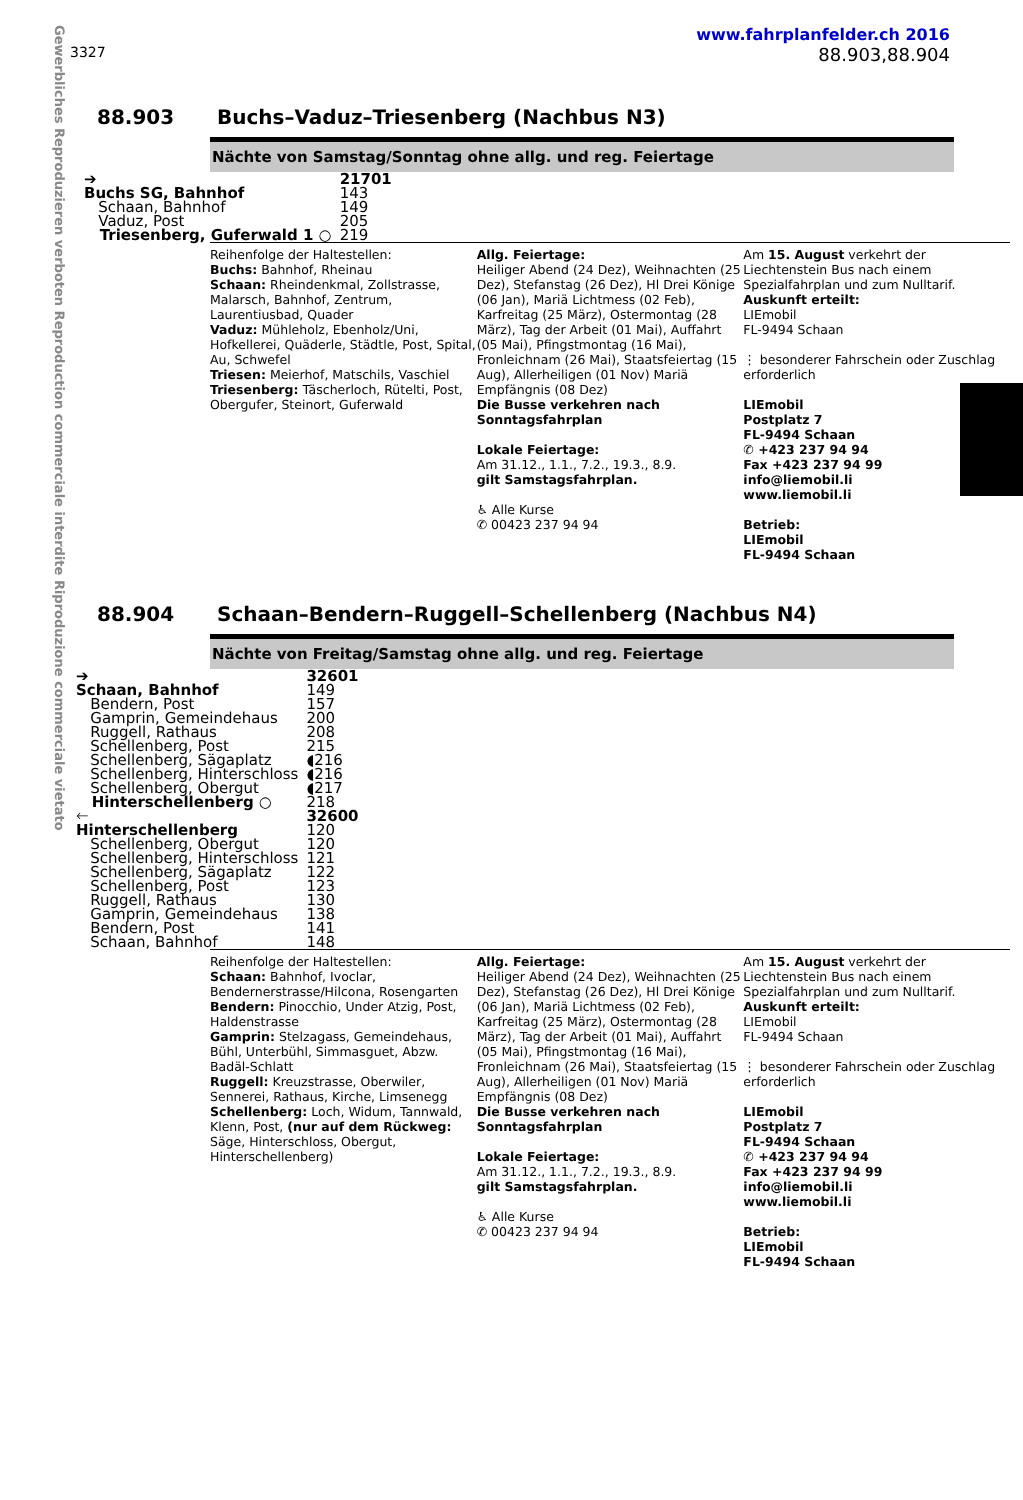Gewerbliches Reproduzieren verboten Reproduction commerciale interdite Riproduzione commerciale vietato
www.fahrplanfelder.ch 2016
3327 88.903,88.904
88.903 Buchs–Vaduz–Triesenberg (Nachbus N3)
Nächte von Samstag/Sonntag ohne allg. und reg. Feiertage
| ➔ | 21701 |
| Buchs SG, Bahnhof | 143 |
| Schaan, Bahnhof | 149 |
| Vaduz, Post | 205 |
| Triesenberg, Guferwald 1 ○ | 219 |
Reihenfolge der Haltestellen:
Buchs: Bahnhof, Rheinau
Schaan: Rheindenkmal, Zollstrasse, Malarsch, Bahnhof, Zentrum, Laurentiusbad, Quader
Vaduz: Mühleholz, Ebenholz/Uni, Hofkellerei, Quäderle, Städtle, Post, Spital, Au, Schwefel
Triesen: Meierhof, Matschils, Vaschiel
Triesenberg: Täscherloch, Rütelti, Post, Obergufer, Steinort, Guferwald
Allg. Feiertage:
Heiliger Abend (24 Dez), Weihnachten (25 Dez), Stefanstag (26 Dez), Hl Drei Könige (06 Jan), Mariä Lichtmess (02 Feb), Karfreitag (25 März), Ostermontag (28 März), Tag der Arbeit (01 Mai), Auffahrt (05 Mai), Pfingstmontag (16 Mai), Fronleichnam (26 Mai), Staatsfeiertag (15 Aug), Allerheiligen (01 Nov) Mariä Empfängnis (08 Dez)
Die Busse verkehren nach Sonntagsfahrplan
Lokale Feiertage:
Am 31.12., 1.1., 7.2., 19.3., 8.9.
gilt Samstagsfahrplan.
♿ Alle Kurse
✆ 00423 237 94 94
Am 15. August verkehrt der Liechtenstein Bus nach einem Spezialfahrplan und zum Nulltarif.
Auskunft erteilt:
LIEmobil
FL-9494 Schaan
⋮ besonderer Fahrschein oder Zuschlag erforderlich
LIEmobil
Postplatz 7
FL-9494 Schaan
✆ +423 237 94 94
Fax +423 237 94 99
info@liemobil.li
www.liemobil.li
Betrieb:
LIEmobil
FL-9494 Schaan
88.904 Schaan–Bendern–Ruggell–Schellenberg (Nachbus N4)
Nächte von Freitag/Samstag ohne allg. und reg. Feiertage
| ➔ | 32601 |
| Schaan, Bahnhof | 149 |
| Bendern, Post | 157 |
| Gamprin, Gemeindehaus | 200 |
| Ruggell, Rathaus | 208 |
| Schellenberg, Post | 215 |
| Schellenberg, Sägaplatz | ◖216 |
| Schellenberg, Hinterschloss | ◖216 |
| Schellenberg, Obergut | ◖217 |
| Hinterschellenberg ○ | 218 |
| 🡐 | 32600 |
| Hinterschellenberg | 120 |
| Schellenberg, Obergut | 120 |
| Schellenberg, Hinterschloss | 121 |
| Schellenberg, Sägaplatz | 122 |
| Schellenberg, Post | 123 |
| Ruggell, Rathaus | 130 |
| Gamprin, Gemeindehaus | 138 |
| Bendern, Post | 141 |
| Schaan, Bahnhof | 148 |
Reihenfolge der Haltestellen:
Schaan: Bahnhof, Ivoclar, Bendernerstrasse/Hilcona, Rosengarten
Bendern: Pinocchio, Under Atzig, Post, Haldenstrasse
Gamprin: Stelzagass, Gemeindehaus, Bühl, Unterbühl, Simmasguet, Abzw. Badäl-Schlatt
Ruggell: Kreuzstrasse, Oberwiler, Sennerei, Rathaus, Kirche, Limsenegg
Schellenberg: Loch, Widum, Tannwald, Klenn, Post, (nur auf dem Rückweg: Säge, Hinterschloss, Obergut, Hinterschellenberg)
Allg. Feiertage:
Heiliger Abend (24 Dez), Weihnachten (25 Dez), Stefanstag (26 Dez), Hl Drei Könige (06 Jan), Mariä Lichtmess (02 Feb), Karfreitag (25 März), Ostermontag (28 März), Tag der Arbeit (01 Mai), Auffahrt (05 Mai), Pfingstmontag (16 Mai), Fronleichnam (26 Mai), Staatsfeiertag (15 Aug), Allerheiligen (01 Nov) Mariä Empfängnis (08 Dez)
Die Busse verkehren nach Sonntagsfahrplan
Lokale Feiertage:
Am 31.12., 1.1., 7.2., 19.3., 8.9.
gilt Samstagsfahrplan.
♿ Alle Kurse
✆ 00423 237 94 94
Am 15. August verkehrt der Liechtenstein Bus nach einem Spezialfahrplan und zum Nulltarif.
Auskunft erteilt:
LIEmobil
FL-9494 Schaan
⋮ besonderer Fahrschein oder Zuschlag erforderlich
LIEmobil
Postplatz 7
FL-9494 Schaan
✆ +423 237 94 94
Fax +423 237 94 99
info@liemobil.li
www.liemobil.li
Betrieb:
LIEmobil
FL-9494 Schaan